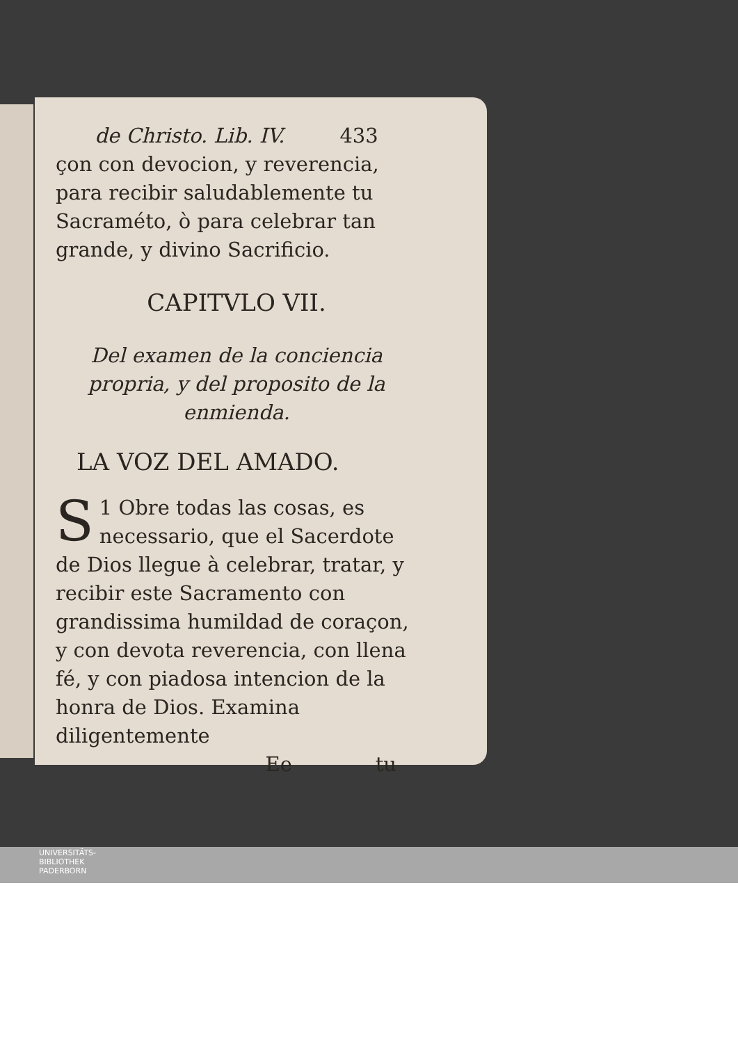de Christo. Lib. IV. 433
çon con devocion, y reverencia, para recibir saludablemente tu Sacraméto, ò para celebrar tan grande, y divino Sacrificio.
CAPITVLO VII.
Del examen de la conciencia propria, y del proposito de la enmienda.
LA VOZ DEL AMADO.
1 S Obre todas las cosas, es necessario, que el Sacerdote de Dios llegue à celebrar, tratar, y recibir este Sacramento con grandissima humildad de coraçon, y con devota reverencia, con llena fé, y con piadosa intencion de la honra de Dios. Examina diligentemente
Ee tu
UNIVERSITÄTS-
BIBLIOTHEK
PADERBORN